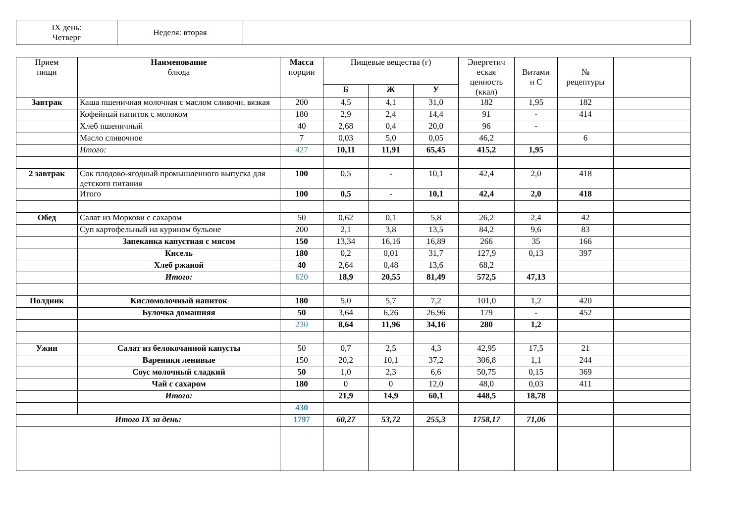| IX день: Четверг | Неделя: вторая | |
| Прием пищи | Наименование блюда | Масса порции | Пищевые вещества (г) | | | Энергетич еская ценность (ккал) | Витами н С | № рецептуры | |
| --- | --- | --- | --- | --- | --- | --- | --- | --- | --- |
| | | | Б | Ж | У | | | | |
| Завтрак | Каша пшеничная молочная с маслом сливочн. вязкая | 200 | 4,5 | 4,1 | 31,0 | 182 | 1,95 | 182 | |
| | Кофейный напиток с молоком | 180 | 2,9 | 2,4 | 14,4 | 91 | - | 414 | |
| | Хлеб пшеничный | 40 | 2,68 | 0,4 | 20,0 | 96 | - | | |
| | Масло сливочное | 7 | 0,03 | 5,0 | 0,05 | 46,2 | | 6 | |
| | Итого: | 427 | 10,11 | 11,91 | 65,45 | 415,2 | 1,95 | | |
| 2 завтрак | Сок плодово-ягодный промышленного выпуска для детского питания | 100 | 0,5 | - | 10,1 | 42,4 | 2,0 | 418 | |
| | Итого | 100 | 0,5 | - | 10,1 | 42,4 | 2,0 | 418 | |
| Обед | Салат из Моркови с сахаром | 50 | 0,62 | 0,1 | 5,8 | 26,2 | 2,4 | 42 | |
| | Суп картофельный на курином бульоне | 200 | 2,1 | 3,8 | 13,5 | 84,2 | 9,6 | 83 | |
| | Запеканка капустная с мясом | 150 | 13,34 | 16,16 | 16,89 | 266 | 35 | 166 | |
| | Кисель | 180 | 0,2 | 0,01 | 31,7 | 127,9 | 0,13 | 397 | |
| | Хлеб ржаной | 40 | 2,64 | 0,48 | 13,6 | 68,2 | | | |
| | Итого: | 620 | 18,9 | 20,55 | 81,49 | 572,5 | 47,13 | | |
| Полдник | Кисломолочный напиток | 180 | 5,0 | 5,7 | 7,2 | 101,0 | 1,2 | 420 | |
| | Булочка домашняя | 50 | 3,64 | 6,26 | 26,96 | 179 | - | 452 | |
| | | 230 | 8,64 | 11,96 | 34,16 | 280 | 1,2 | | |
| Ужин | Салат из белокочанной капусты | 50 | 0,7 | 2,5 | 4,3 | 42,95 | 17,5 | 21 | |
| | Вареники ленивые | 150 | 20,2 | 10,1 | 37,2 | 306,8 | 1,1 | 244 | |
| | Соус молочный сладкий | 50 | 1,0 | 2,3 | 6,6 | 50,75 | 0,15 | 369 | |
| | Чай с сахаром | 180 | 0 | 0 | 12,0 | 48,0 | 0,03 | 411 | |
| | Итого: | | 21,9 | 14,9 | 60,1 | 448,5 | 18,78 | | |
| | | 430 | | | | | | | |
| Итого IX за день: | | 1797 | 60,27 | 53,72 | 255,3 | 1758,17 | 71,06 | | |